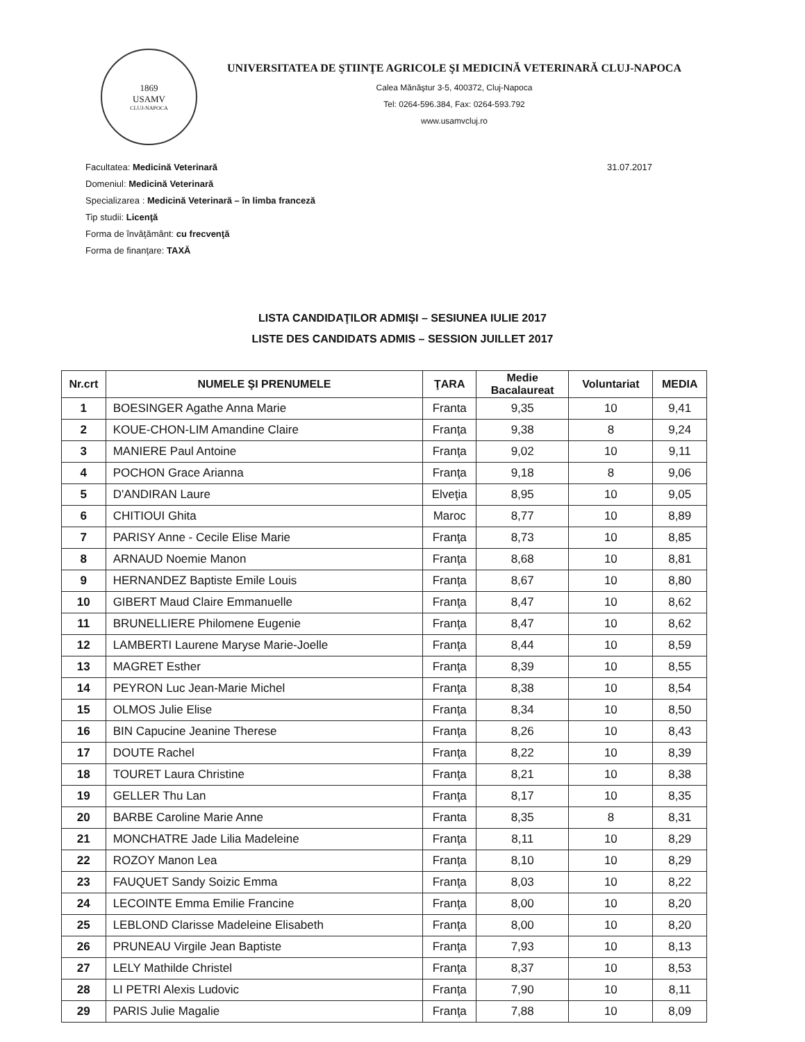1869
USAMV
CLUJ-NAPOCA
UNIVERSITATEA DE ŞTIINŢE AGRICOLE ŞI MEDICINĂ VETERINARĂ CLUJ-NAPOCA
Calea Mănăştur 3-5, 400372, Cluj-Napoca
Tel: 0264-596.384, Fax: 0264-593.792
www.usamvcluj.ro
Facultatea: Medicină Veterinară
Domeniul: Medicină Veterinară
Specializarea : Medicină Veterinară – în limba franceză
Tip studii: Licenţă
Forma de învăţământ: cu frecvenţă
Forma de finanţare: TAXĂ
31.07.2017
LISTA CANDIDAŢILOR ADMIŞI – SESIUNEA IULIE 2017
LISTE DES CANDIDATS ADMIS – SESSION JUILLET 2017
| Nr.crt | NUMELE ŞI PRENUMELE | ŢARA | Medie Bacalaureat | Voluntariat | MEDIA |
| --- | --- | --- | --- | --- | --- |
| 1 | BOESINGER Agathe Anna Marie | Franta | 9,35 | 10 | 9,41 |
| 2 | KOUE-CHON-LIM Amandine Claire | Franţa | 9,38 | 8 | 9,24 |
| 3 | MANIERE Paul Antoine | Franţa | 9,02 | 10 | 9,11 |
| 4 | POCHON Grace Arianna | Franţa | 9,18 | 8 | 9,06 |
| 5 | D'ANDIRAN Laure | Elveţia | 8,95 | 10 | 9,05 |
| 6 | CHITIOUI Ghita | Maroc | 8,77 | 10 | 8,89 |
| 7 | PARISY Anne - Cecile Elise Marie | Franţa | 8,73 | 10 | 8,85 |
| 8 | ARNAUD Noemie Manon | Franţa | 8,68 | 10 | 8,81 |
| 9 | HERNANDEZ Baptiste Emile Louis | Franţa | 8,67 | 10 | 8,80 |
| 10 | GIBERT Maud Claire Emmanuelle | Franţa | 8,47 | 10 | 8,62 |
| 11 | BRUNELLIERE Philomene Eugenie | Franţa | 8,47 | 10 | 8,62 |
| 12 | LAMBERTI Laurene Maryse Marie-Joelle | Franţa | 8,44 | 10 | 8,59 |
| 13 | MAGRET Esther | Franţa | 8,39 | 10 | 8,55 |
| 14 | PEYRON Luc Jean-Marie Michel | Franţa | 8,38 | 10 | 8,54 |
| 15 | OLMOS Julie Elise | Franţa | 8,34 | 10 | 8,50 |
| 16 | BIN Capucine Jeanine Therese | Franţa | 8,26 | 10 | 8,43 |
| 17 | DOUTE Rachel | Franţa | 8,22 | 10 | 8,39 |
| 18 | TOURET Laura Christine | Franţa | 8,21 | 10 | 8,38 |
| 19 | GELLER Thu Lan | Franţa | 8,17 | 10 | 8,35 |
| 20 | BARBE Caroline Marie Anne | Franta | 8,35 | 8 | 8,31 |
| 21 | MONCHATRE Jade Lilia Madeleine | Franţa | 8,11 | 10 | 8,29 |
| 22 | ROZOY Manon Lea | Franţa | 8,10 | 10 | 8,29 |
| 23 | FAUQUET Sandy Soizic Emma | Franţa | 8,03 | 10 | 8,22 |
| 24 | LECOINTE Emma Emilie Francine | Franţa | 8,00 | 10 | 8,20 |
| 25 | LEBLOND Clarisse Madeleine Elisabeth | Franţa | 8,00 | 10 | 8,20 |
| 26 | PRUNEAU Virgile Jean Baptiste | Franţa | 7,93 | 10 | 8,13 |
| 27 | LELY Mathilde Christel | Franţa | 8,37 | 10 | 8,53 |
| 28 | LI PETRI Alexis Ludovic | Franţa | 7,90 | 10 | 8,11 |
| 29 | PARIS Julie Magalie | Franţa | 7,88 | 10 | 8,09 |